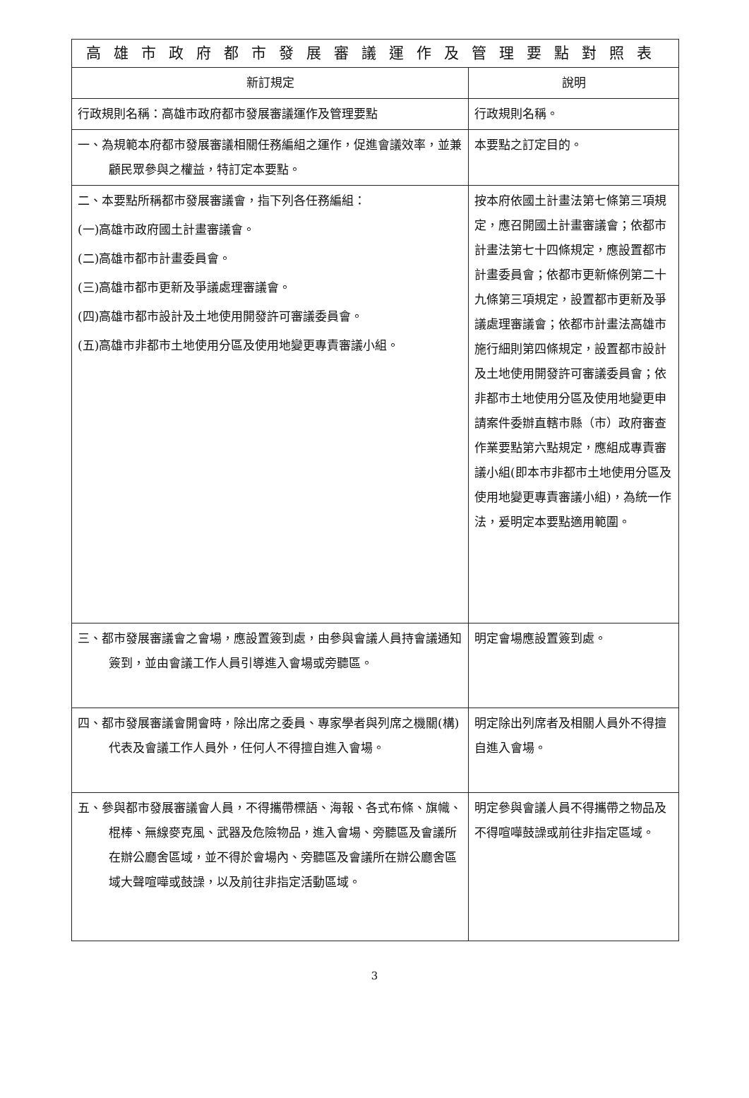| 高雄市政府都市發展審議運作及管理要點對照表 | |
| --- | --- |
| 新訂規定 | 說明 |
| 行政規則名稱：高雄市政府都市發展審議運作及管理要點 | 行政規則名稱。 |
| 一、為規範本府都市發展審議相關任務編組之運作，促進會議效率，並兼顧民眾參與之權益，特訂定本要點。 | 本要點之訂定目的。 |
| 二、本要點所稱都市發展審議會，指下列各任務編組： (一)高雄市政府國土計畫審議會。 (二)高雄市都市計畫委員會。 (三)高雄市都市更新及爭議處理審議會。 (四)高雄市都市設計及土地使用開發許可審議委員會。 (五)高雄市非都市土地使用分區及使用地變更專責審議小組。 | 按本府依國土計畫法第七條第三項規定，應召開國土計畫審議會；依都市計畫法第七十四條規定，應設置都市計畫委員會；依都市更新條例第二十九條第三項規定，設置都市更新及爭議處理審議會；依都市計畫法高雄市施行細則第四條規定，設置都市設計及土地使用開發許可審議委員會；依非都市土地使用分區及使用地變更申請案件委辦直轄市縣（市）政府審查作業要點第六點規定，應組成專責審議小組(即本市非都市土地使用分區及使用地變更專責審議小組)，為統一作法，爰明定本要點適用範圍。 |
| 三、都市發展審議會之會場，應設置簽到處，由參與會議人員持會議通知簽到，並由會議工作人員引導進入會場或旁聽區。 | 明定會場應設置簽到處。 |
| 四、都市發展審議會開會時，除出席之委員、專家學者與列席之機關(構)代表及會議工作人員外，任何人不得擅自進入會場。 | 明定除出列席者及相關人員外不得擅自進入會場。 |
| 五、參與都市發展審議會人員，不得攜帶標語、海報、各式布條、旗幟、棍棒、無線麥克風、武器及危險物品，進入會場、旁聽區及會議所在辦公廳舍區域，並不得於會場內、旁聽區及會議所在辦公廳舍區域大聲喧嘩或鼓譟，以及前往非指定活動區域。 | 明定參與會議人員不得攜帶之物品及不得喧嘩鼓譟或前往非指定區域。 |
3